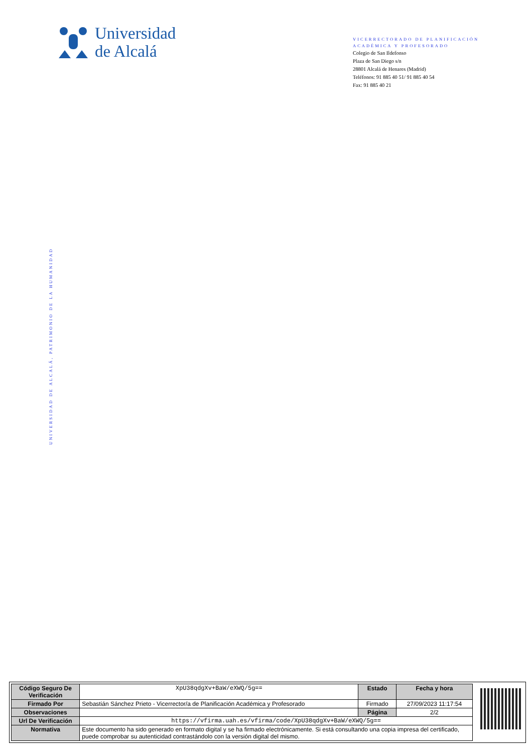Universidad
de Alcalá
VICERRECTORADO DE PLANIFICACIÓN
ACADÉMICA Y PROFESORADO
Colegio de San Ildefonso
Plaza de San Diego s/n
28801 Alcalá de Henares (Madrid)
Teléfonos: 91 885 40 51/ 91 885 40 54
Fax: 91 885 40 21
UNIVERSIDAD DE ALCALÁ, PATRIMONIO DE LA HUMANIDAD
| Código Seguro De Verificación | XpU38qdgXv+BaW/eXWQ/5g== | Estado | Fecha y hora |
| Firmado Por | Sebastián Sánchez Prieto - Vicerrector/a de Planificación Académica y Profesorado | Firmado | 27/09/2023 11:17:54 |
| Observaciones | | Página | 2/2 |
| Url De Verificación | https://vfirma.uah.es/vfirma/code/XpU38qdgXv+BaW/eXWQ/5g== | | |
| Normativa | Este documento ha sido generado en formato digital y se ha firmado electrónicamente. Si está consultando una copia impresa del certificado, puede comprobar su autenticidad contrastándolo con la versión digital del mismo. | | |